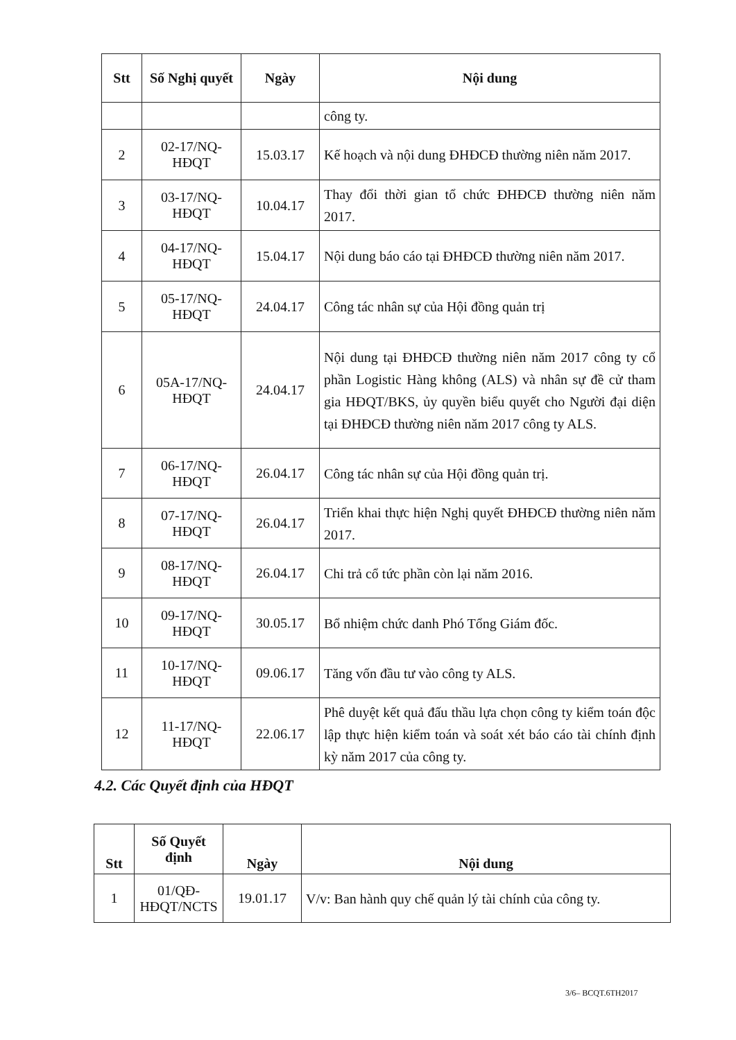| Stt | Số Nghị quyết | Ngày | Nội dung |
| --- | --- | --- | --- |
| | | | công ty. |
| 2 | 02-17/NQ-HĐQT | 15.03.17 | Kế hoạch và nội dung ĐHĐCĐ thường niên năm 2017. |
| 3 | 03-17/NQ-HĐQT | 10.04.17 | Thay đổi thời gian tổ chức ĐHĐCĐ thường niên năm 2017. |
| 4 | 04-17/NQ-HĐQT | 15.04.17 | Nội dung báo cáo tại ĐHĐCĐ thường niên năm 2017. |
| 5 | 05-17/NQ-HĐQT | 24.04.17 | Công tác nhân sự của Hội đồng quản trị |
| 6 | 05A-17/NQ-HĐQT | 24.04.17 | Nội dung tại ĐHĐCĐ thường niên năm 2017 công ty cổ phần Logistic Hàng không (ALS) và nhân sự đề cử tham gia HĐQT/BKS, ủy quyền biểu quyết cho Người đại diện tại ĐHĐCĐ thường niên năm 2017 công ty ALS. |
| 7 | 06-17/NQ-HĐQT | 26.04.17 | Công tác nhân sự của Hội đồng quản trị. |
| 8 | 07-17/NQ-HĐQT | 26.04.17 | Triển khai thực hiện Nghị quyết ĐHĐCĐ thường niên năm 2017. |
| 9 | 08-17/NQ-HĐQT | 26.04.17 | Chi trả cổ tức phần còn lại năm 2016. |
| 10 | 09-17/NQ-HĐQT | 30.05.17 | Bổ nhiệm chức danh Phó Tổng Giám đốc. |
| 11 | 10-17/NQ-HĐQT | 09.06.17 | Tăng vốn đầu tư vào công ty ALS. |
| 12 | 11-17/NQ-HĐQT | 22.06.17 | Phê duyệt kết quả đấu thầu lựa chọn công ty kiểm toán độc lập thực hiện kiểm toán và soát xét báo cáo tài chính định kỳ năm 2017 của công ty. |
4.2. Các Quyết định của HĐQT
| Stt | Số Quyết định | Ngày | Nội dung |
| --- | --- | --- | --- |
| 1 | 01/QĐ-HĐQT/NCTS | 19.01.17 | V/v: Ban hành quy chế quản lý tài chính của công ty. |
3/6– BCQT.6TH2017